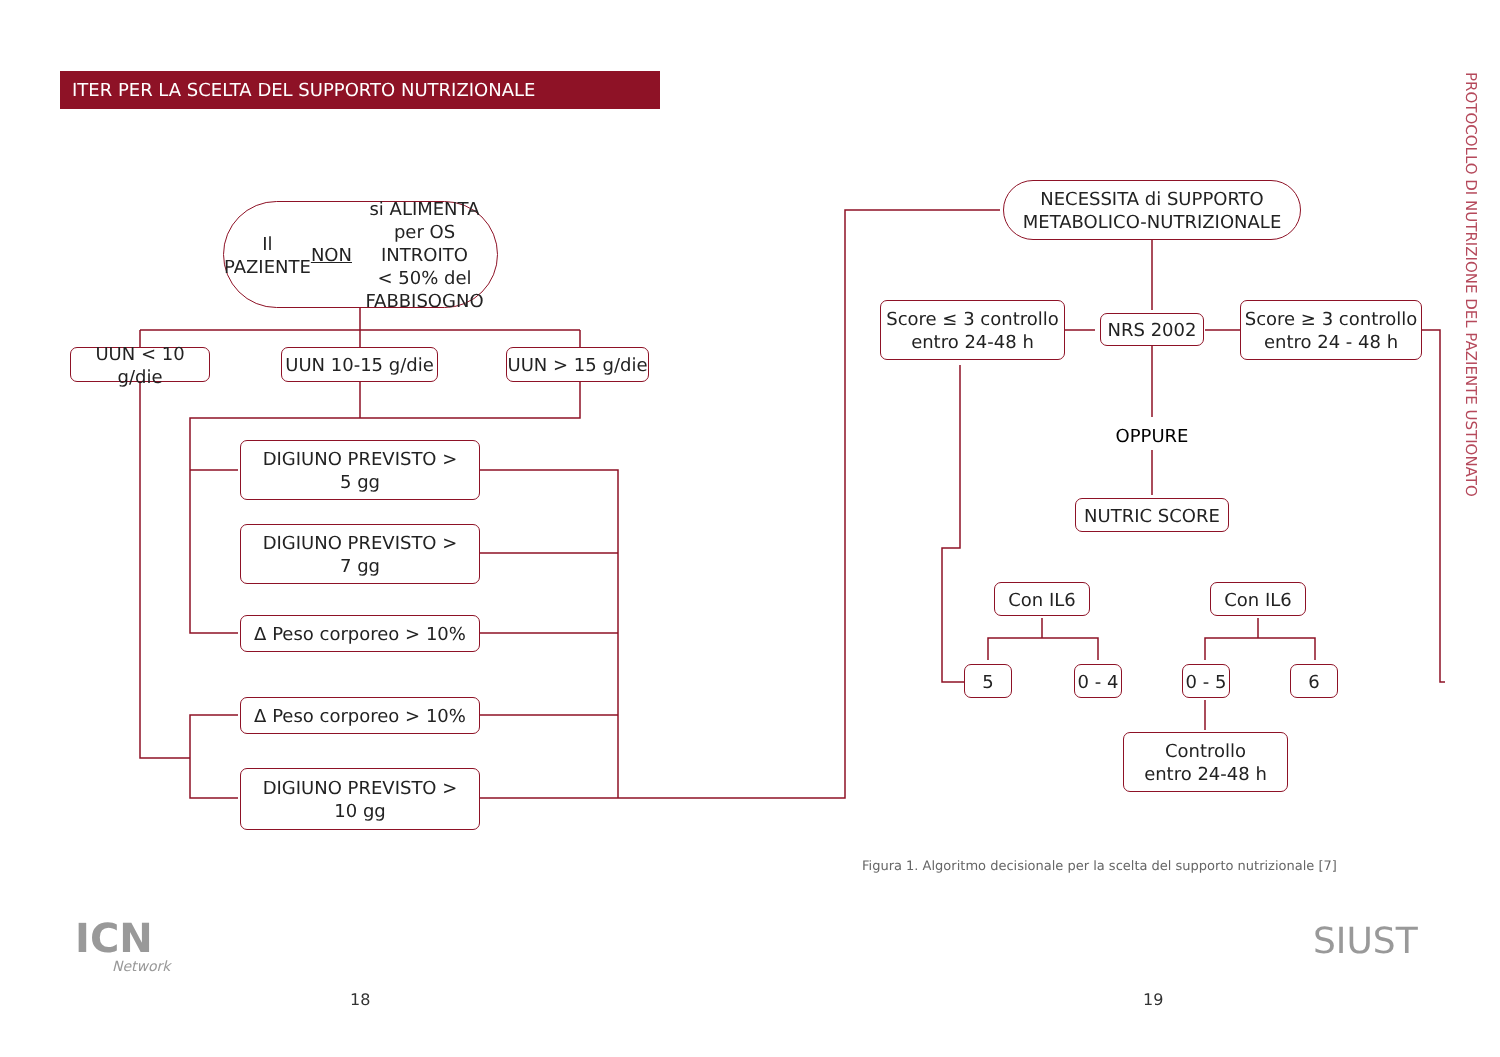ITER PER LA SCELTA DEL SUPPORTO NUTRIZIONALE
PROTOCOLLO DI NUTRIZIONE DEL PAZIENTE USTIONATO
Il PAZIENTE
NON si ALIMENTA
per OS INTROITO
< 50% del FABBISOGNO
UUN < 10 g/die
UUN 10-15 g/die
UUN > 15 g/die
DIGIUNO PREVISTO >
5 gg
DIGIUNO PREVISTO >
7 gg
Δ Peso corporeo > 10%
Δ Peso corporeo > 10%
DIGIUNO PREVISTO >
10 gg
NECESSITA di SUPPORTO
METABOLICO-NUTRIZIONALE
NRS 2002
Score ≤ 3 controllo
entro 24-48 h
Score ≥ 3 controllo
entro 24 - 48 h
OPPURE
NUTRIC SCORE
Con IL6 Con IL6
5
0 - 4
0 - 5
6
Controllo
entro 24-48 h
Figura 1. Algoritmo decisionale per la scelta del supporto nutrizionale [7]
ICN
Network
SIUST
18 19